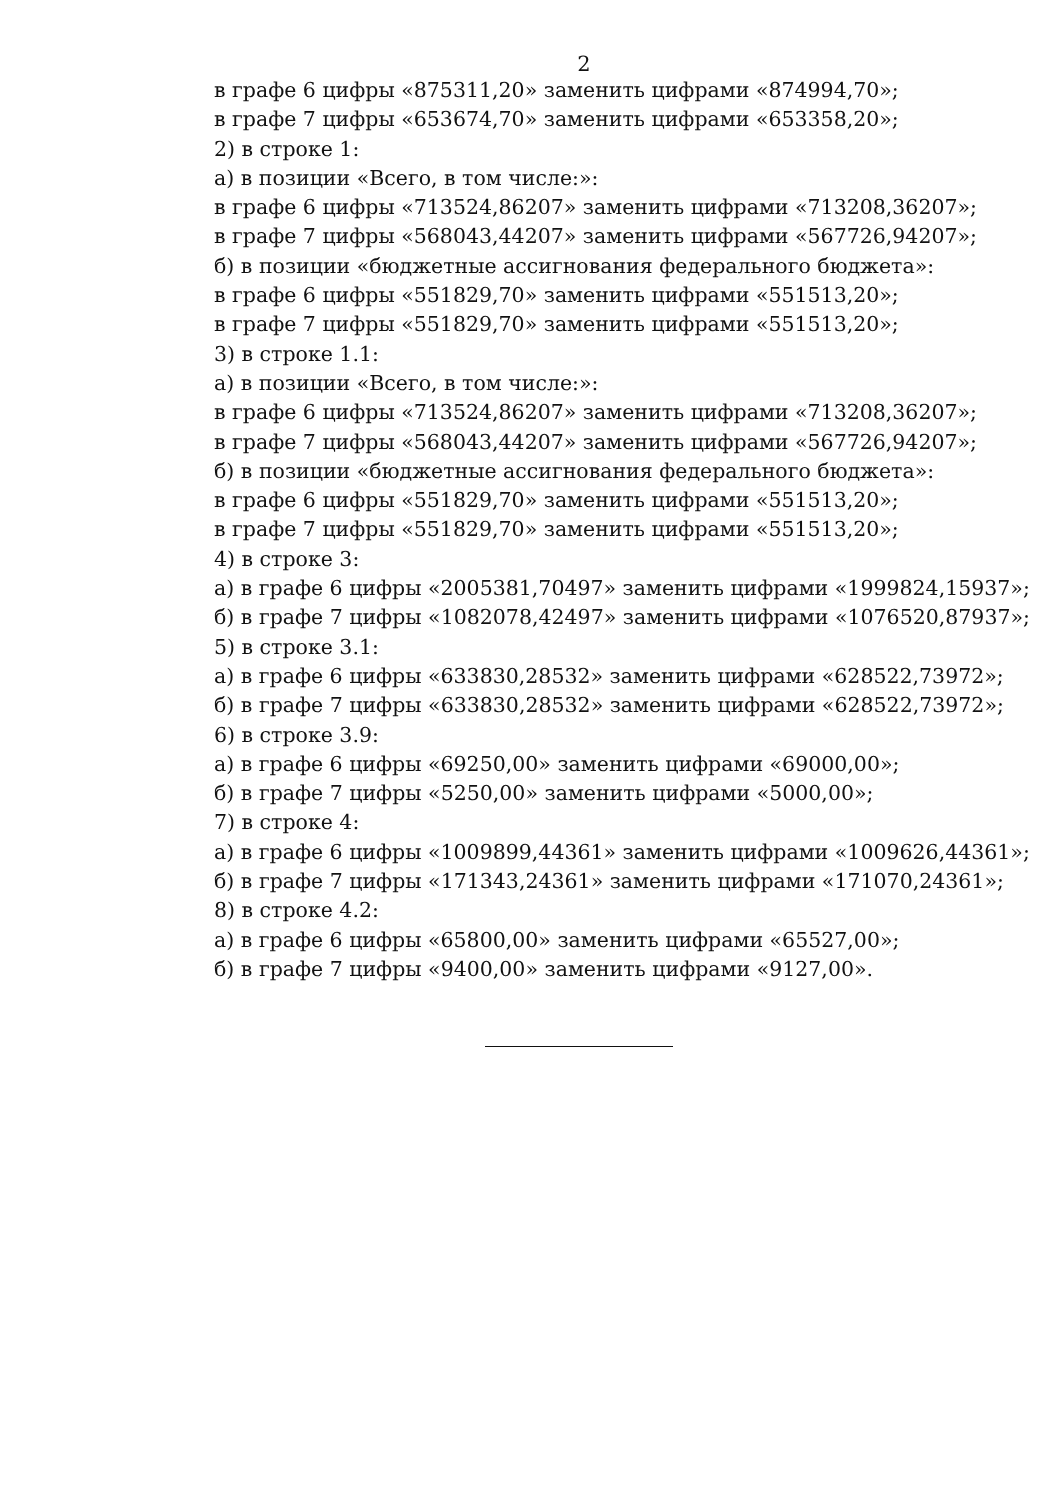2
в графе 6 цифры «875311,20» заменить цифрами «874994,70»;
в графе 7 цифры «653674,70» заменить цифрами «653358,20»;
2) в строке 1:
а) в позиции «Всего, в том числе:»:
в графе 6 цифры «713524,86207» заменить цифрами «713208,36207»;
в графе 7 цифры «568043,44207» заменить цифрами «567726,94207»;
б) в позиции «бюджетные ассигнования федерального бюджета»:
в графе 6 цифры «551829,70» заменить цифрами «551513,20»;
в графе 7 цифры «551829,70» заменить цифрами «551513,20»;
3) в строке 1.1:
а) в позиции «Всего, в том числе:»:
в графе 6 цифры «713524,86207» заменить цифрами «713208,36207»;
в графе 7 цифры «568043,44207» заменить цифрами «567726,94207»;
б) в позиции «бюджетные ассигнования федерального бюджета»:
в графе 6 цифры «551829,70» заменить цифрами «551513,20»;
в графе 7 цифры «551829,70» заменить цифрами «551513,20»;
4) в строке 3:
а) в графе 6 цифры «2005381,70497» заменить цифрами «1999824,15937»;
б) в графе 7 цифры «1082078,42497» заменить цифрами «1076520,87937»;
5) в строке 3.1:
а) в графе 6 цифры «633830,28532» заменить цифрами «628522,73972»;
б) в графе 7 цифры «633830,28532» заменить цифрами «628522,73972»;
6) в строке 3.9:
а) в графе 6 цифры «69250,00» заменить цифрами «69000,00»;
б) в графе 7 цифры «5250,00» заменить цифрами «5000,00»;
7) в строке 4:
а) в графе 6 цифры «1009899,44361» заменить цифрами «1009626,44361»;
б) в графе 7 цифры «171343,24361» заменить цифрами «171070,24361»;
8) в строке 4.2:
а) в графе 6 цифры «65800,00» заменить цифрами «65527,00»;
б) в графе 7 цифры «9400,00» заменить цифрами «9127,00».